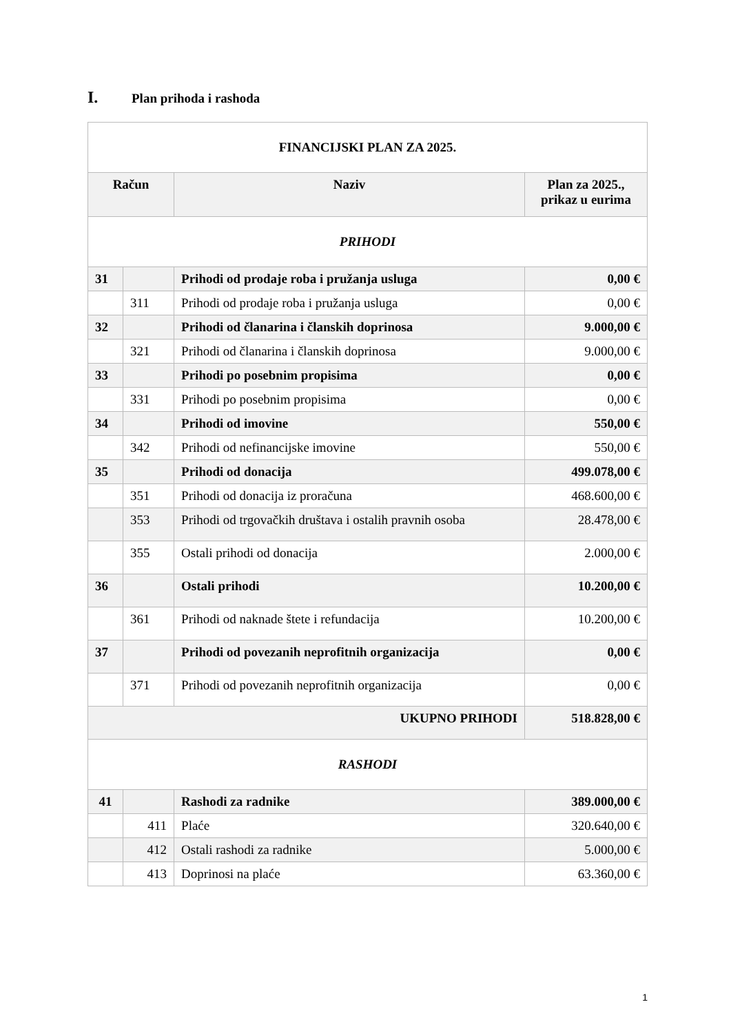I. Plan prihoda i rashoda
| FINANCIJSKI PLAN ZA 2025. | | | |
| --- | --- | --- | --- |
| Račun | | Naziv | Plan za 2025., prikaz u eurima |
| PRIHODI | | | |
| 31 | | Prihodi od prodaje roba i pružanja usluga | 0,00 € |
| | 311 | Prihodi od prodaje roba i pružanja usluga | 0,00 € |
| 32 | | Prihodi od članarina i članskih doprinosa | 9.000,00 € |
| | 321 | Prihodi od članarina i članskih doprinosa | 9.000,00 € |
| 33 | | Prihodi po posebnim propisima | 0,00 € |
| | 331 | Prihodi po posebnim propisima | 0,00 € |
| 34 | | Prihodi od imovine | 550,00 € |
| | 342 | Prihodi od nefinancijske imovine | 550,00 € |
| 35 | | Prihodi od donacija | 499.078,00 € |
| | 351 | Prihodi od donacija iz proračuna | 468.600,00 € |
| | 353 | Prihodi od trgovačkih društava i ostalih pravnih osoba | 28.478,00 € |
| | 355 | Ostali prihodi od donacija | 2.000,00 € |
| 36 | | Ostali prihodi | 10.200,00 € |
| | 361 | Prihodi od naknade štete i refundacija | 10.200,00 € |
| 37 | | Prihodi od povezanih neprofitnih organizacija | 0,00 € |
| | 371 | Prihodi od povezanih neprofitnih organizacija | 0,00 € |
| UKUPNO PRIHODI | | | 518.828,00 € |
| RASHODI | | | |
| 41 | | Rashodi za radnike | 389.000,00 € |
| | 411 | Plaće | 320.640,00 € |
| | 412 | Ostali rashodi za radnike | 5.000,00 € |
| | 413 | Doprinosi na plaće | 63.360,00 € |
1